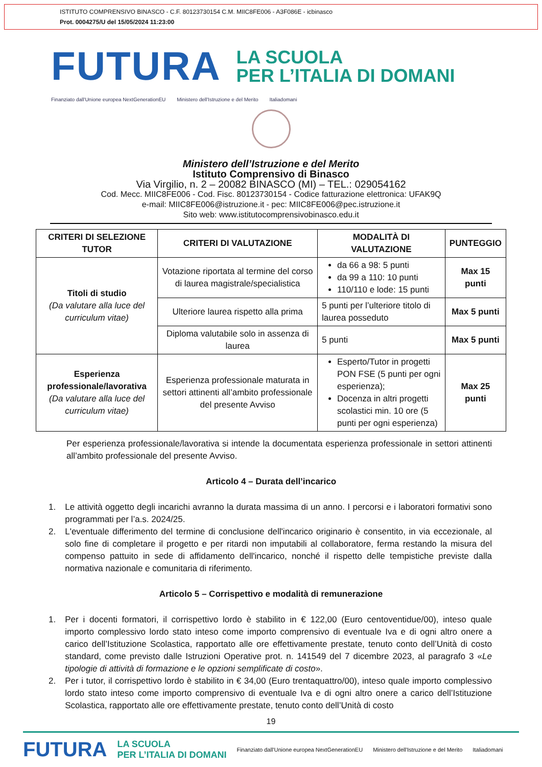ISTITUTO COMPRENSIVO BINASCO - C.F. 80123730154 C.M. MIIC8FE006 - A3F086E - icbinasco
Prot. 0004275/U del 15/05/2024 11:23:00
FUTURA
LA SCUOLA
PER L’ITALIA DI DOMANI
Finanziato dall'Unione europea NextGenerationEU Ministero dell'Istruzione e del Merito Italiadomani
Ministero dell’Istruzione e del Merito
Istituto Comprensivo di Binasco
Via Virgilio, n. 2 – 20082 BINASCO (MI) – TEL.: 029054162
Cod. Mecc. MIIC8FE006 - Cod. Fisc. 80123730154 - Codice fatturazione elettronica: UFAK9Q
e-mail: MIIC8FE006@istruzione.it - pec: MIIC8FE006@pec.istruzione.it
Sito web: www.istitutocomprensivobinasco.edu.it
| CRITERI DI SELEZIONE TUTOR | CRITERI DI VALUTAZIONE | MODALITÀ DI VALUTAZIONE | PUNTEGGIO |
| --- | --- | --- | --- |
| Titoli di studio (Da valutare alla luce del curriculum vitae) | Votazione riportata al termine del corso di laurea magistrale/specialistica | da 66 a 98: 5 punti da 99 a 110: 10 punti 110/110 e lode: 15 punti | Max 15 punti |
| | Ulteriore laurea rispetto alla prima | 5 punti per l’ulteriore titolo di laurea posseduto | Max 5 punti |
| | Diploma valutabile solo in assenza di laurea | 5 punti | Max 5 punti |
| Esperienza professionale/lavorativa (Da valutare alla luce del curriculum vitae) | Esperienza professionale maturata in settori attinenti all’ambito professionale del presente Avviso | Esperto/Tutor in progetti PON FSE (5 punti per ogni esperienza); Docenza in altri progetti scolastici min. 10 ore (5 punti per ogni esperienza) | Max 25 punti |
Per esperienza professionale/lavorativa si intende la documentata esperienza professionale in settori attinenti all’ambito professionale del presente Avviso.
Articolo 4 – Durata dell’incarico
1. Le attività oggetto degli incarichi avranno la durata massima di un anno. I percorsi e i laboratori formativi sono programmati per l’a.s. 2024/25.
2. L'eventuale differimento del termine di conclusione dell'incarico originario è consentito, in via eccezionale, al solo fine di completare il progetto e per ritardi non imputabili al collaboratore, ferma restando la misura del compenso pattuito in sede di affidamento dell'incarico, nonché il rispetto delle tempistiche previste dalla normativa nazionale e comunitaria di riferimento.
Articolo 5 – Corrispettivo e modalità di remunerazione
1. Per i docenti formatori, il corrispettivo lordo è stabilito in € 122,00 (Euro centoventidue/00), inteso quale importo complessivo lordo stato inteso come importo comprensivo di eventuale Iva e di ogni altro onere a carico dell’Istituzione Scolastica, rapportato alle ore effettivamente prestate, tenuto conto dell’Unità di costo standard, come previsto dalle Istruzioni Operative prot. n. 141549 del 7 dicembre 2023, al paragrafo 3 «Le tipologie di attività di formazione e le opzioni semplificate di costo».
2. Per i tutor, il corrispettivo lordo è stabilito in € 34,00 (Euro trentaquattro/00), inteso quale importo complessivo lordo stato inteso come importo comprensivo di eventuale Iva e di ogni altro onere a carico dell’Istituzione Scolastica, rapportato alle ore effettivamente prestate, tenuto conto dell’Unità di costo
19
FUTURA LA SCUOLA
PER L’ITALIA DI DOMANI Finanziato dall'Unione europea NextGenerationEU Ministero dell'Istruzione e del Merito Italiadomani